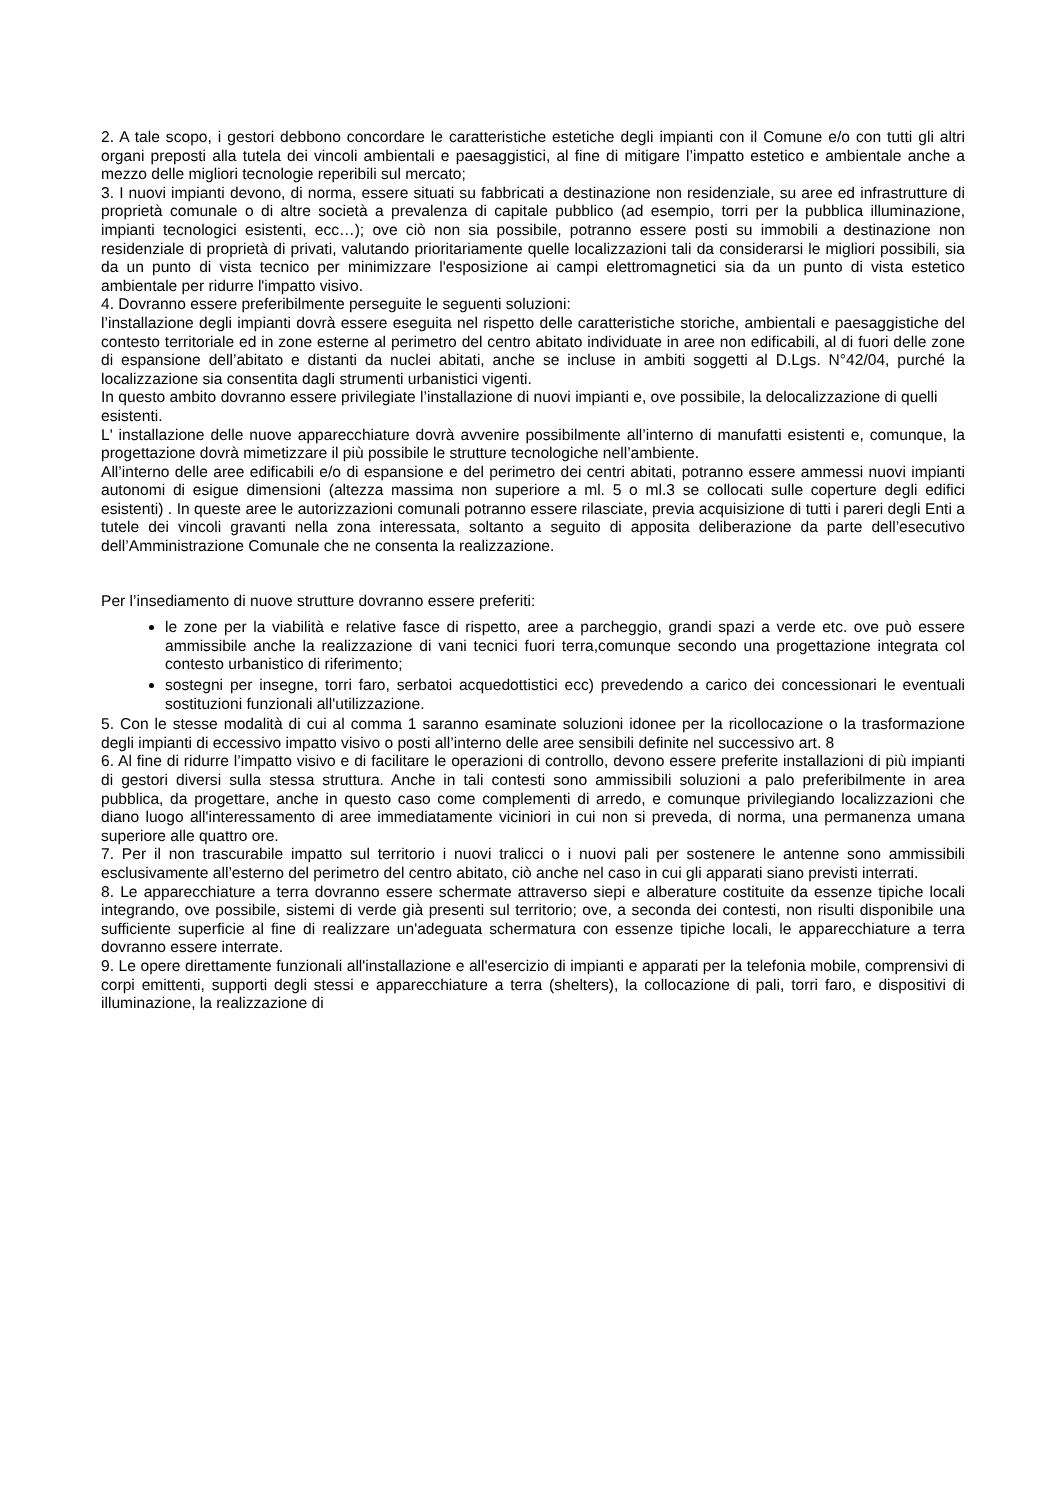2. A tale scopo, i gestori debbono concordare le caratteristiche estetiche degli impianti con il Comune e/o con tutti gli altri organi preposti alla tutela dei vincoli ambientali e paesaggistici, al fine di mitigare l’impatto estetico e ambientale anche a mezzo delle migliori tecnologie reperibili sul mercato;
3. I nuovi impianti devono, di norma, essere situati su fabbricati a destinazione non residenziale, su aree ed infrastrutture di proprietà comunale o di altre società a prevalenza di capitale pubblico (ad esempio, torri per la pubblica illuminazione, impianti tecnologici esistenti, ecc…); ove ciò non sia possibile, potranno essere posti su immobili a destinazione non residenziale di proprietà di privati, valutando prioritariamente quelle localizzazioni tali da considerarsi le migliori possibili, sia da un punto di vista tecnico per minimizzare l'esposizione ai campi elettromagnetici sia da un punto di vista estetico ambientale per ridurre l'impatto visivo.
4. Dovranno essere preferibilmente perseguite le seguenti soluzioni:
l’installazione degli impianti dovrà essere eseguita nel rispetto delle caratteristiche storiche, ambientali e paesaggistiche del contesto territoriale ed in zone esterne al perimetro del centro abitato individuate in aree non edificabili, al di fuori delle zone di espansione dell’abitato e distanti da nuclei abitati, anche se incluse in ambiti soggetti al D.Lgs. N°42/04, purché la localizzazione sia consentita dagli strumenti urbanistici vigenti.
In questo ambito dovranno essere privilegiate l’installazione di nuovi impianti e, ove possibile, la delocalizzazione di quelli esistenti.
L' installazione delle nuove apparecchiature dovrà avvenire possibilmente all’interno di manufatti esistenti e, comunque, la progettazione dovrà mimetizzare il più possibile le strutture tecnologiche nell’ambiente.
All’interno delle aree edificabili e/o di espansione e del perimetro dei centri abitati, potranno essere ammessi nuovi impianti autonomi di esigue dimensioni (altezza massima non superiore a ml. 5 o ml.3 se collocati sulle coperture degli edifici esistenti) . In queste aree le autorizzazioni comunali potranno essere rilasciate, previa acquisizione di tutti i pareri degli Enti a tutele dei vincoli gravanti nella zona interessata, soltanto a seguito di apposita deliberazione da parte dell’esecutivo dell’Amministrazione Comunale che ne consenta la realizzazione.
Per l’insediamento di nuove strutture dovranno essere preferiti:
le zone per la viabilità e relative fasce di rispetto, aree a parcheggio, grandi spazi a verde etc. ove può essere ammissibile anche la realizzazione di vani tecnici fuori terra,comunque secondo una progettazione integrata col contesto urbanistico di riferimento;
sostegni per insegne, torri faro, serbatoi acquedottistici ecc) prevedendo a carico dei concessionari le eventuali sostituzioni funzionali all'utilizzazione.
5. Con le stesse modalità di cui al comma 1 saranno esaminate soluzioni idonee per la ricollocazione o la trasformazione degli impianti di eccessivo impatto visivo o posti all’interno delle aree sensibili definite nel successivo art. 8
6. Al fine di ridurre l’impatto visivo e di facilitare le operazioni di controllo, devono essere preferite installazioni di più impianti di gestori diversi sulla stessa struttura. Anche in tali contesti sono ammissibili soluzioni a palo preferibilmente in area pubblica, da progettare, anche in questo caso come complementi di arredo, e comunque privilegiando localizzazioni che diano luogo all'interessamento di aree immediatamente viciniori in cui non si preveda, di norma, una permanenza umana superiore alle quattro ore.
7. Per il non trascurabile impatto sul territorio i nuovi tralicci o i nuovi pali per sostenere le antenne sono ammissibili esclusivamente all’esterno del perimetro del centro abitato, ciò anche nel caso in cui gli apparati siano previsti interrati.
8. Le apparecchiature a terra dovranno essere schermate attraverso siepi e alberature costituite da essenze tipiche locali integrando, ove possibile, sistemi di verde già presenti sul territorio; ove, a seconda dei contesti, non risulti disponibile una sufficiente superficie al fine di realizzare un'adeguata schermatura con essenze tipiche locali, le apparecchiature a terra dovranno essere interrate.
9. Le opere direttamente funzionali all'installazione e all'esercizio di impianti e apparati per la telefonia mobile, comprensivi di corpi emittenti, supporti degli stessi e apparecchiature a terra (shelters), la collocazione di pali, torri faro, e dispositivi di illuminazione, la realizzazione di